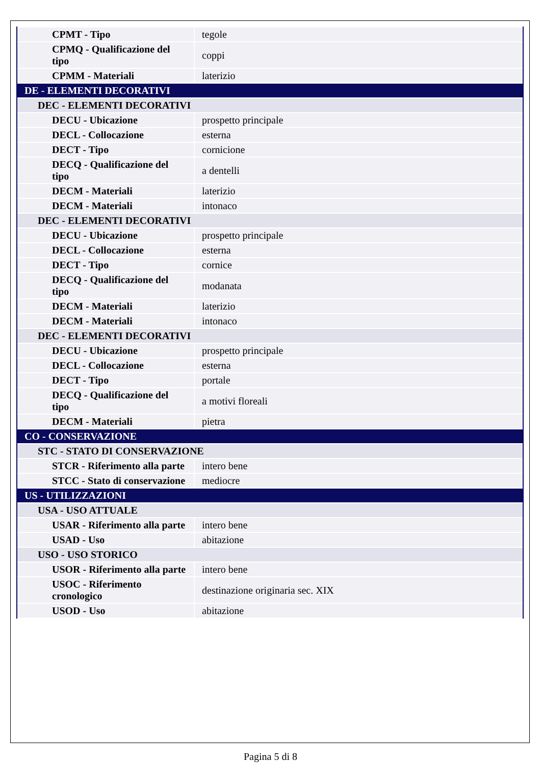| CPMT - Tipo | tegole |
| CPMQ - Qualificazione del tipo | coppi |
| CPMM - Materiali | laterizio |
| DE - ELEMENTI DECORATIVI | |
| DEC - ELEMENTI DECORATIVI | |
| DECU - Ubicazione | prospetto principale |
| DECL - Collocazione | esterna |
| DECT - Tipo | cornicione |
| DECQ - Qualificazione del tipo | a dentelli |
| DECM - Materiali | laterizio |
| DECM - Materiali | intonaco |
| DEC - ELEMENTI DECORATIVI | |
| DECU - Ubicazione | prospetto principale |
| DECL - Collocazione | esterna |
| DECT - Tipo | cornice |
| DECQ - Qualificazione del tipo | modanata |
| DECM - Materiali | laterizio |
| DECM - Materiali | intonaco |
| DEC - ELEMENTI DECORATIVI | |
| DECU - Ubicazione | prospetto principale |
| DECL - Collocazione | esterna |
| DECT - Tipo | portale |
| DECQ - Qualificazione del tipo | a motivi floreali |
| DECM - Materiali | pietra |
| CO - CONSERVAZIONE | |
| STC - STATO DI CONSERVAZIONE | |
| STCR - Riferimento alla parte | intero bene |
| STCC - Stato di conservazione | mediocre |
| US - UTILIZZAZIONI | |
| USA - USO ATTUALE | |
| USAR - Riferimento alla parte | intero bene |
| USAD - Uso | abitazione |
| USO - USO STORICO | |
| USOR - Riferimento alla parte | intero bene |
| USOC - Riferimento cronologico | destinazione originaria sec. XIX |
| USOD - Uso | abitazione |
Pagina 5 di 8